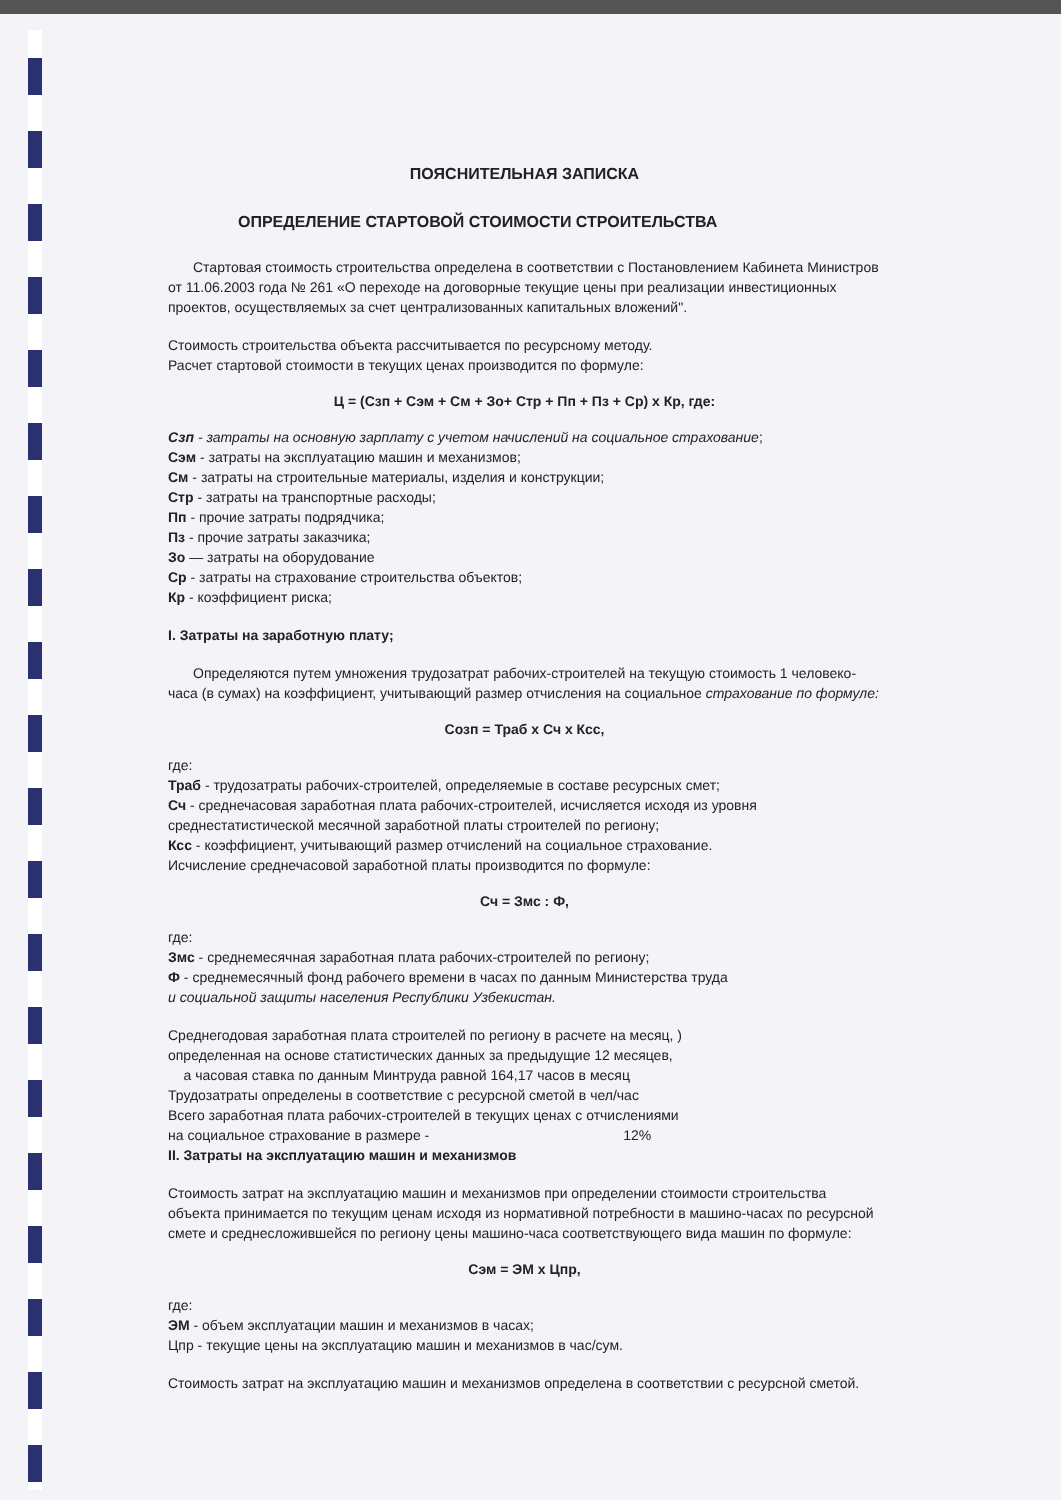ПОЯСНИТЕЛЬНАЯ ЗАПИСКА
ОПРЕДЕЛЕНИЕ СТАРТОВОЙ СТОИМОСТИ СТРОИТЕЛЬСТВА
Стартовая стоимость строительства определена в соответствии с Постановлением Кабинета Министров от 11.06.2003 года № 261 «О переходе на договорные текущие цены при реализации инвестиционных проектов, осуществляемых за счет централизованных капитальных вложений".
Стоимость строительства объекта рассчитывается по ресурсному методу.
Расчет стартовой стоимости в текущих ценах производится по формуле:
Ц = (Сзп + Сэм + См + Зо+ Стр + Пп + Пз + Ср) х Кр, где:
Сзп - затраты на основную зарплату с учетом начислений на социальное страхование;
Сэм - затраты на эксплуатацию машин и механизмов;
См - затраты на строительные материалы, изделия и конструкции;
Стр - затраты на транспортные расходы;
Пп - прочие затраты подрядчика;
Пз - прочие затраты заказчика;
Зо — затраты на оборудование
Ср - затраты на страхование строительства объектов;
Кр - коэффициент риска;
I. Затраты на заработную плату;
Определяются путем умножения трудозатрат рабочих-строителей на текущую стоимость 1 человеко-часа (в сумах) на коэффициент, учитывающий размер отчисления на социальное страхование по формуле:
Созп = Траб х Сч х Ксс,
где:
Траб - трудозатраты рабочих-строителей, определяемые в составе ресурсных смет;
Сч - среднечасовая заработная плата рабочих-строителей, исчисляется исходя из уровня среднестатистической месячной заработной платы строителей по региону;
Ксс - коэффициент, учитывающий размер отчислений на социальное страхование.
Исчисление среднечасовой заработной платы производится по формуле:
Сч = Змс : Ф,
где:
Змс - среднемесячная заработная плата рабочих-строителей по региону;
Ф - среднемесячный фонд рабочего времени в часах по данным Министерства труда
и социальной защиты населения Республики Узбекистан.
Среднегодовая заработная плата строителей по региону в расчете на месяц, )
определенная на основе статистических данных за предыдущие 12 месяцев,
а часовая ставка по данным Минтруда равной 164,17 часов в месяц
Трудозатраты определены в соответствие с ресурсной сметой в чел/час
Всего заработная плата рабочих-строителей в текущих ценах с отчислениями
на социальное страхование в размере - 12%
II. Затраты на эксплуатацию машин и механизмов
Стоимость затрат на эксплуатацию машин и механизмов при определении стоимости строительства объекта принимается по текущим ценам исходя из нормативной потребности в машино-часах по ресурсной смете и среднесложившейся по региону цены машино-часа соответствующего вида машин по формуле:
Сэм = ЭМ х Цпр,
где:
ЭМ - объем эксплуатации машин и механизмов в часах;
Цпр - текущие цены на эксплуатацию машин и механизмов в час/сум.
Стоимость затрат на эксплуатацию машин и механизмов определена в соответствии с ресурсной сметой.